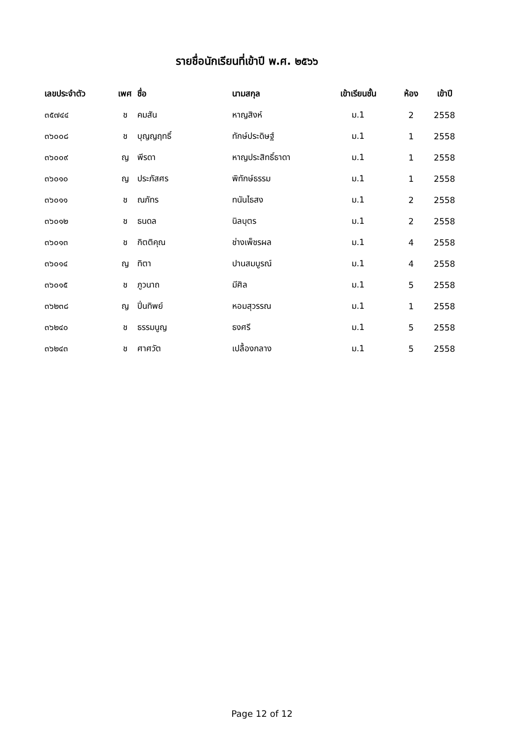รายชื่อนักเรียนที่เข้าปี พ.ศ. ๒๕๖๖
| เลขประจำตัว | เพศ | ชื่อ | นามสกุล | เข้าเรียนชั้น | ห้อง | เข้าปี |
| --- | --- | --- | --- | --- | --- | --- |
| ๓๕๗๔๔ | ช | คมสัน | หาญสิงห์ | ม.1 | 2 | 2558 |
| ๓๖๐๐๘ | ช | บุญญฤทธิ์ | ทักษ์ประดิษฐ์ | ม.1 | 1 | 2558 |
| ๓๖๐๐๙ | ญ | พีรดา | หาญประสิทธิ์ธาดา | ม.1 | 1 | 2558 |
| ๓๖๐๑๐ | ญ | ประภัสศร | พิทักษ์ธรรม | ม.1 | 1 | 2558 |
| ๓๖๐๑๑ | ช | ณภัทร | ทนันไธสง | ม.1 | 2 | 2558 |
| ๓๖๐๑๒ | ช | ธนดล | นิลบุตร | ม.1 | 2 | 2558 |
| ๓๖๐๑๓ | ช | กิตติคุณ | ช่างเพ็ชรผล | ม.1 | 4 | 2558 |
| ๓๖๐๑๔ | ญ | ทิตา | ปานสมบูรณ์ | ม.1 | 4 | 2558 |
| ๓๖๐๑๕ | ช | ภูวนาถ | มีศิล | ม.1 | 5 | 2558 |
| ๓๖๒๓๘ | ญ | ปิ่นทิพย์ | หอมสุวรรณ | ม.1 | 1 | 2558 |
| ๓๖๒๔๐ | ช | ธรรมนูญ | ธงศรี | ม.1 | 5 | 2558 |
| ๓๖๒๔๓ | ช | ศาศวัต | เปลื้องกลาง | ม.1 | 5 | 2558 |
Page 12 of 12